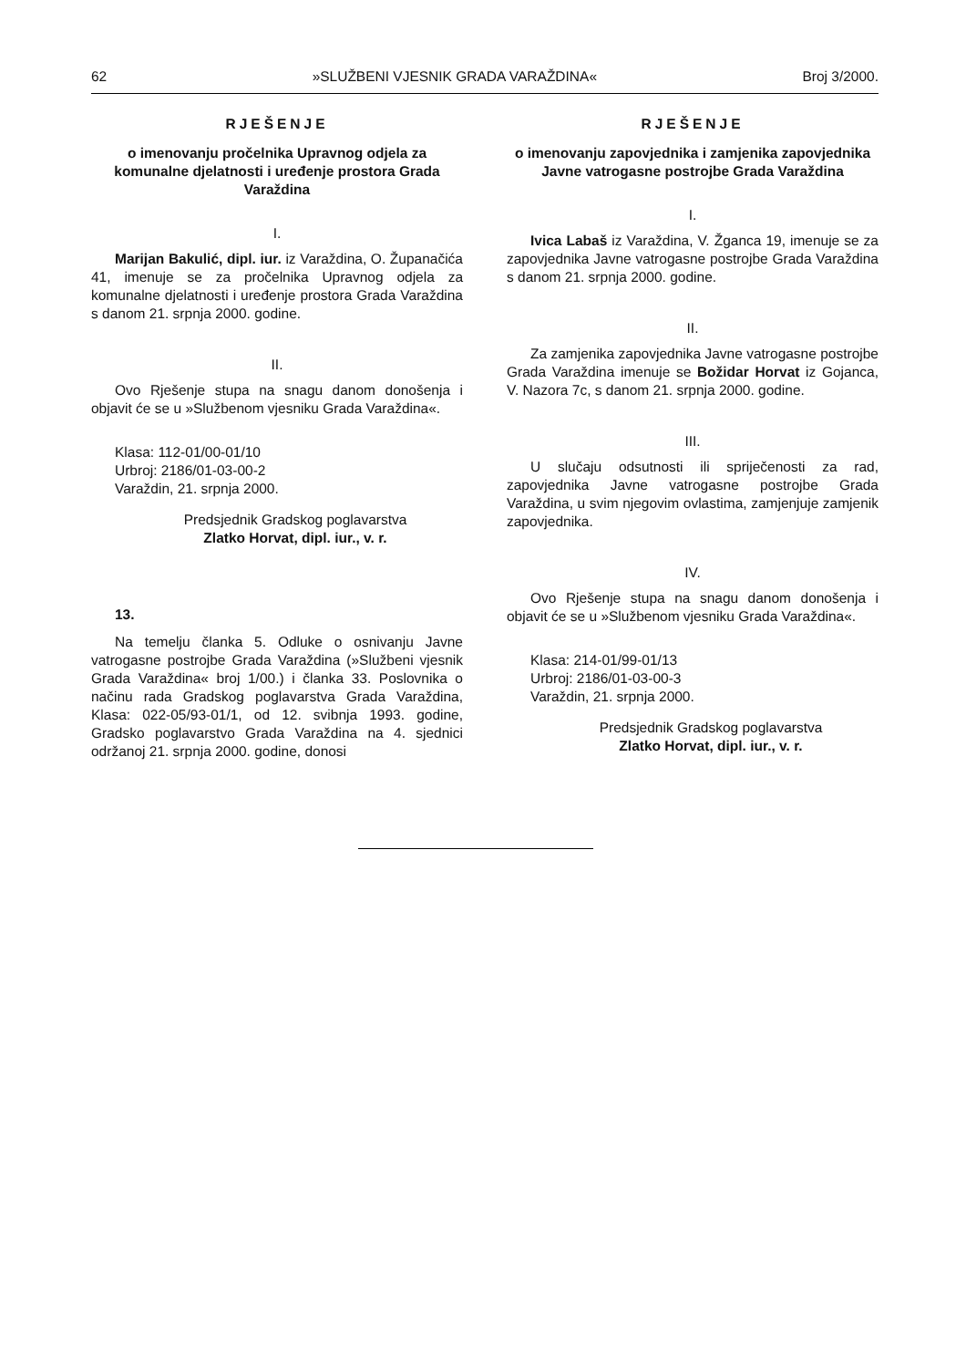62 »SLUŽBENI VJESNIK GRADA VARAŽDINA« Broj 3/2000.
RJEŠENJE
o imenovanju pročelnika Upravnog odjela za komunalne djelatnosti i uređenje prostora Grada Varaždina
I.
Marijan Bakulić, dipl. iur. iz Varaždina, O. Županačića 41, imenuje se za pročelnika Upravnog odjela za komunalne djelatnosti i uređenje prostora Grada Varaždina s danom 21. srpnja 2000. godine.
II.
Ovo Rješenje stupa na snagu danom donošenja i objavit će se u »Službenom vjesniku Grada Varaždina«.
Klasa: 112-01/00-01/10
Urbroj: 2186/01-03-00-2
Varaždin, 21. srpnja 2000.
Predsjednik Gradskog poglavarstva
Zlatko Horvat, dipl. iur., v. r.
13.
Na temelju članka 5. Odluke o osnivanju Javne vatrogasne postrojbe Grada Varaždina (»Službeni vjesnik Grada Varaždina« broj 1/00.) i članka 33. Poslovnika o načinu rada Gradskog poglavarstva Grada Varaždina, Klasa: 022-05/93-01/1, od 12. svibnja 1993. godine, Gradsko poglavarstvo Grada Varaždina na 4. sjednici održanoj 21. srpnja 2000. godine, donosi
RJEŠENJE
o imenovanju zapovjednika i zamjenika zapovjednika Javne vatrogasne postrojbe Grada Varaždina
I.
Ivica Labaš iz Varaždina, V. Žganca 19, imenuje se za zapovjednika Javne vatrogasne postrojbe Grada Varaždina s danom 21. srpnja 2000. godine.
II.
Za zamjenika zapovjednika Javne vatrogasne postrojbe Grada Varaždina imenuje se Božidar Horvat iz Gojanca, V. Nazora 7c, s danom 21. srpnja 2000. godine.
III.
U slučaju odsutnosti ili spriječenosti za rad, zapovjednika Javne vatrogasne postrojbe Grada Varaždina, u svim njegovim ovlastima, zamjenjuje zamjenik zapovjednika.
IV.
Ovo Rješenje stupa na snagu danom donošenja i objavit će se u »Službenom vjesniku Grada Varaždina«.
Klasa: 214-01/99-01/13
Urbroj: 2186/01-03-00-3
Varaždin, 21. srpnja 2000.
Predsjednik Gradskog poglavarstva
Zlatko Horvat, dipl. iur., v. r.